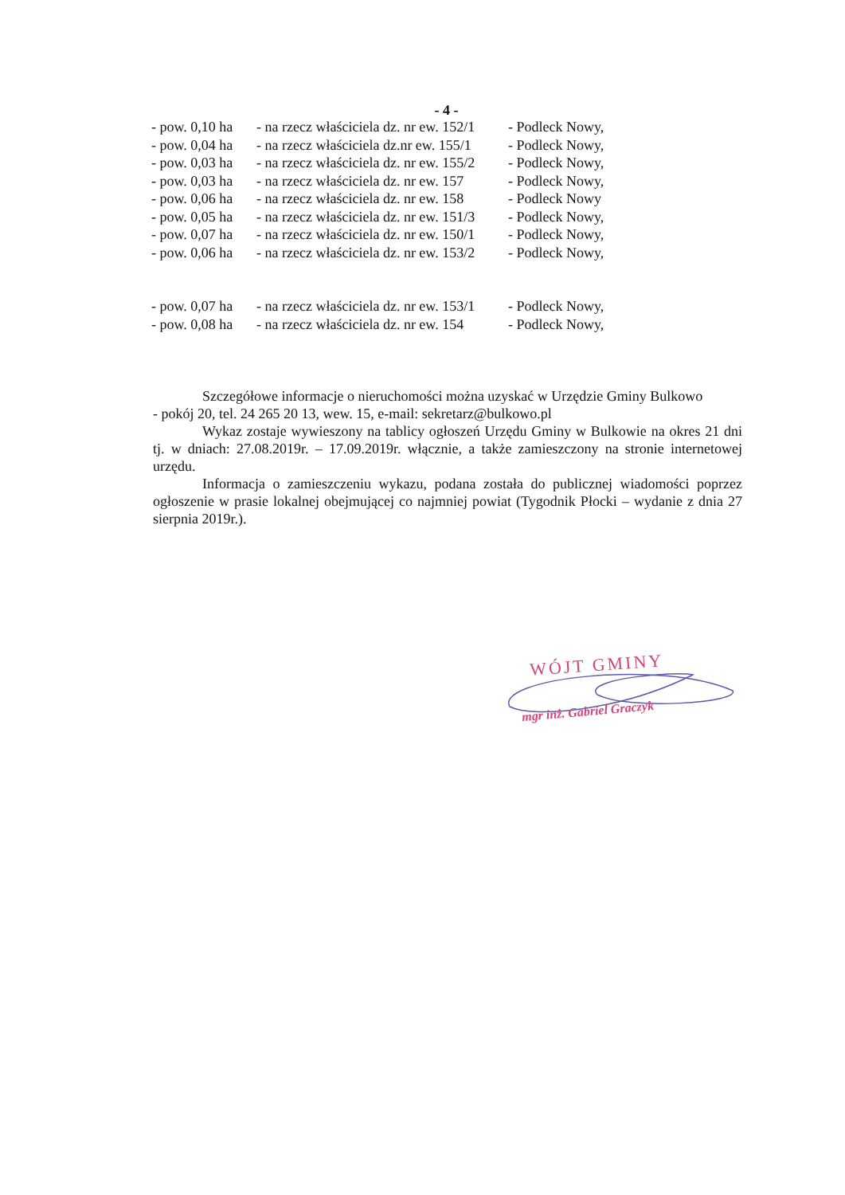- 4 -
| - pow. 0,10 ha | - na rzecz właściciela dz. nr ew. 152/1 | - Podleck Nowy, |
| - pow. 0,04 ha | - na rzecz właściciela dz.nr ew. 155/1 | - Podleck Nowy, |
| - pow. 0,03 ha | - na rzecz właściciela dz. nr ew. 155/2 | - Podleck Nowy, |
| - pow. 0,03 ha | - na rzecz właściciela dz. nr ew. 157 | - Podleck Nowy, |
| - pow. 0,06 ha | - na rzecz właściciela dz. nr ew. 158 | - Podleck Nowy |
| - pow. 0,05 ha | - na rzecz właściciela dz. nr ew. 151/3 | - Podleck Nowy, |
| - pow. 0,07 ha | - na rzecz właściciela dz. nr ew. 150/1 | - Podleck Nowy, |
| - pow. 0,06 ha | - na rzecz właściciela dz. nr ew. 153/2 | - Podleck Nowy, |
| - pow. 0,07 ha | - na rzecz właściciela dz. nr ew. 153/1 | - Podleck Nowy, |
| - pow. 0,08 ha | - na rzecz właściciela dz. nr ew. 154 | - Podleck Nowy, |
Szczegółowe informacje o nieruchomości można uzyskać w Urzędzie Gminy Bulkowo
- pokój 20, tel. 24 265 20 13, wew. 15, e-mail: sekretarz@bulkowo.pl
Wykaz zostaje wywieszony na tablicy ogłoszeń Urzędu Gminy w Bulkowie na okres 21 dni tj. w dniach: 27.08.2019r. – 17.09.2019r. włącznie, a także zamieszczony na stronie internetowej urzędu.
Informacja o zamieszczeniu wykazu, podana została do publicznej wiadomości poprzez ogłoszenie w prasie lokalnej obejmującej co najmniej powiat (Tygodnik Płocki – wydanie z dnia 27 sierpnia 2019r.).
WÓJT GMINY
mgr inż. Gabriel Graczyk